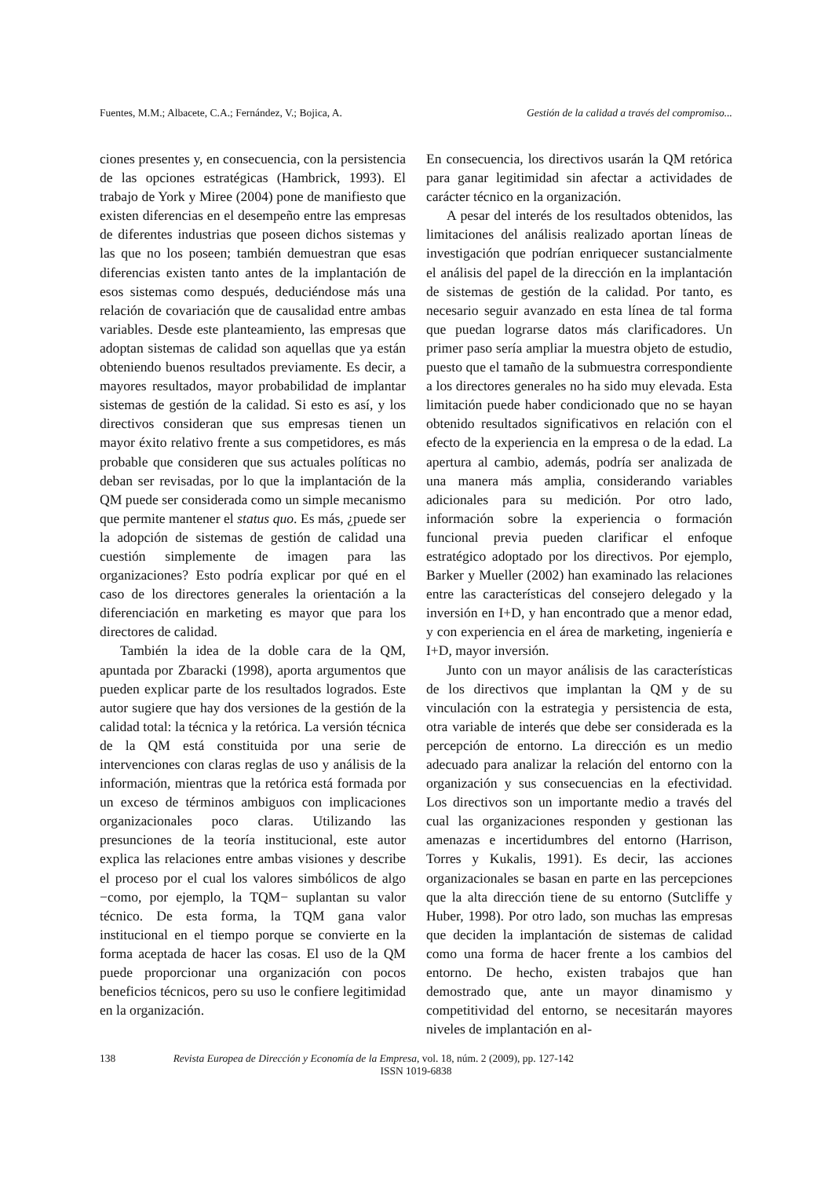Fuentes, M.M.; Albacete, C.A.; Fernández, V.; Bojica, A. Gestión de la calidad a través del compromiso...
ciones presentes y, en consecuencia, con la persistencia de las opciones estratégicas (Hambrick, 1993). El trabajo de York y Miree (2004) pone de manifiesto que existen diferencias en el desempeño entre las empresas de diferentes industrias que poseen dichos sistemas y las que no los poseen; también demuestran que esas diferencias existen tanto antes de la implantación de esos sistemas como después, deduciéndose más una relación de covariación que de causalidad entre ambas variables. Desde este planteamiento, las empresas que adoptan sistemas de calidad son aquellas que ya están obteniendo buenos resultados previamente. Es decir, a mayores resultados, mayor probabilidad de implantar sistemas de gestión de la calidad. Si esto es así, y los directivos consideran que sus empresas tienen un mayor éxito relativo frente a sus competidores, es más probable que consideren que sus actuales políticas no deban ser revisadas, por lo que la implantación de la QM puede ser considerada como un simple mecanismo que permite mantener el status quo. Es más, ¿puede ser la adopción de sistemas de gestión de calidad una cuestión simplemente de imagen para las organizaciones? Esto podría explicar por qué en el caso de los directores generales la orientación a la diferenciación en marketing es mayor que para los directores de calidad.
También la idea de la doble cara de la QM, apuntada por Zbaracki (1998), aporta argumentos que pueden explicar parte de los resultados logrados. Este autor sugiere que hay dos versiones de la gestión de la calidad total: la técnica y la retórica. La versión técnica de la QM está constituida por una serie de intervenciones con claras reglas de uso y análisis de la información, mientras que la retórica está formada por un exceso de términos ambiguos con implicaciones organizacionales poco claras. Utilizando las presunciones de la teoría institucional, este autor explica las relaciones entre ambas visiones y describe el proceso por el cual los valores simbólicos de algo −como, por ejemplo, la TQM− suplantan su valor técnico. De esta forma, la TQM gana valor institucional en el tiempo porque se convierte en la forma aceptada de hacer las cosas. El uso de la QM puede proporcionar una organización con pocos beneficios técnicos, pero su uso le confiere legitimidad en la organización.
En consecuencia, los directivos usarán la QM retórica para ganar legitimidad sin afectar a actividades de carácter técnico en la organización.
A pesar del interés de los resultados obtenidos, las limitaciones del análisis realizado aportan líneas de investigación que podrían enriquecer sustancialmente el análisis del papel de la dirección en la implantación de sistemas de gestión de la calidad. Por tanto, es necesario seguir avanzado en esta línea de tal forma que puedan lograrse datos más clarificadores. Un primer paso sería ampliar la muestra objeto de estudio, puesto que el tamaño de la submuestra correspondiente a los directores generales no ha sido muy elevada. Esta limitación puede haber condicionado que no se hayan obtenido resultados significativos en relación con el efecto de la experiencia en la empresa o de la edad. La apertura al cambio, además, podría ser analizada de una manera más amplia, considerando variables adicionales para su medición. Por otro lado, información sobre la experiencia o formación funcional previa pueden clarificar el enfoque estratégico adoptado por los directivos. Por ejemplo, Barker y Mueller (2002) han examinado las relaciones entre las características del consejero delegado y la inversión en I+D, y han encontrado que a menor edad, y con experiencia en el área de marketing, ingeniería e I+D, mayor inversión.
Junto con un mayor análisis de las características de los directivos que implantan la QM y de su vinculación con la estrategia y persistencia de esta, otra variable de interés que debe ser considerada es la percepción de entorno. La dirección es un medio adecuado para analizar la relación del entorno con la organización y sus consecuencias en la efectividad. Los directivos son un importante medio a través del cual las organizaciones responden y gestionan las amenazas e incertidumbres del entorno (Harrison, Torres y Kukalis, 1991). Es decir, las acciones organizacionales se basan en parte en las percepciones que la alta dirección tiene de su entorno (Sutcliffe y Huber, 1998). Por otro lado, son muchas las empresas que deciden la implantación de sistemas de calidad como una forma de hacer frente a los cambios del entorno. De hecho, existen trabajos que han demostrado que, ante un mayor dinamismo y competitividad del entorno, se necesitarán mayores niveles de implantación en al-
138 Revista Europea de Dirección y Economía de la Empresa, vol. 18, núm. 2 (2009), pp. 127-142
ISSN 1019-6838